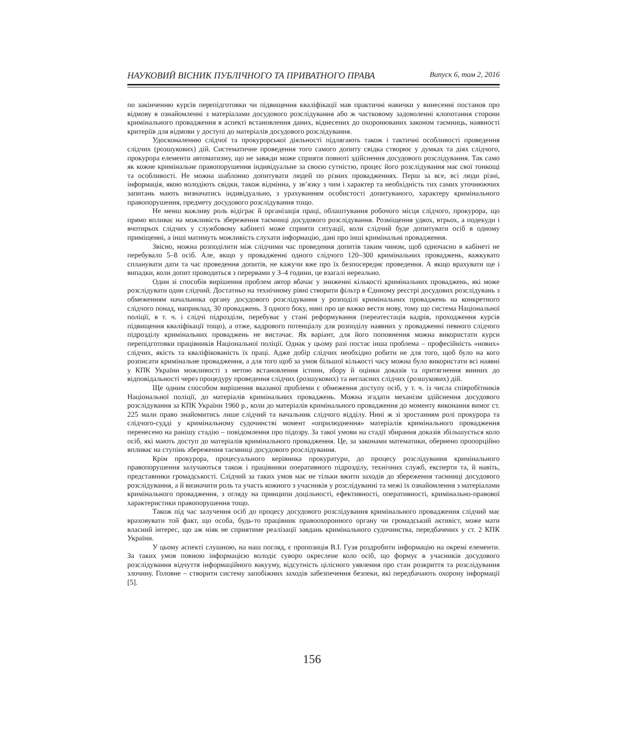НАУКОВИЙ ВІСНИК ПУБЛІЧНОГО ТА ПРИВАТНОГО ПРАВА Випуск 6, том 2, 2016
по закінченню курсів перепідготовки чи підвищення кваліфікації мав практичні навички у винесенні постанов про відмову в ознайомленні з матеріалами досудового розслідування або ж частковому задоволенні клопотання сторони кримінального провадження в аспекті встановлення даних, віднесених до охоронюваних законом таємниць, наявності критеріїв для відмови у доступі до матеріалів досудового розслідування.
Удосконаленню слідчої та прокурорської діяльності підлягають також і тактичні особливості проведення слідчих (розшукових) дій. Систематичне проведення того самого допиту свідка створює у думках та діях слідчого, прокурора елементи автоматизму, що не завжди може сприяти повноті здійснення досудового розслідування. Так само як кожне кримінальне правопорушення індивідуальне за своєю сутністю, процес його розслідування має свої тонкощі та особливості. Не можна шаблонно допитувати людей по різних провадженнях. Перш за все, всі люди різні, інформація, якою володіють свідки, також відмінна, у зв’язку з чим і характер та необхідність тих самих уточнюючих запитань мають визначатись індивідуально, з урахуванням особистості допитуваного, характеру кримінального правопорушення, предмету досудового розслідування тощо.
Не менш важливу роль відіграє й організація праці, облаштування робочого місця слідчого, прокурора, що прямо впливає на можливість збереження таємниці досудового розслідування. Розміщення удвох, втрьох, а подекуди і вчотирьох слідчих у службовому кабінеті може сприяти ситуації, коли слідчий буде допитувати осіб в одному приміщенні, а інші матимуть можливість слухати інформацію, дані про інші кримінальні провадження.
Звісно, можна розподілити між слідчими час проведення допитів таким чином, щоб одночасно в кабінеті не перебувало 5–8 осіб. Але, якщо у провадженні одного слідчого 120–300 кримінальних проваджень, важкувато спланувати дати та час проведення допитів, не кажучи вже про їх безпосереднє проведення. А якщо врахувати ще і випадки, коли допит проводиться з перервами у 3–4 години, це взагалі нереально.
Один зі способів вирішення проблем автор вбачає у зниженні кількості кримінальних проваджень, які може розслідувати один слідчий. Достатньо на технічному рівні створити фільтр в Єдиному реєстрі досудових розслідувань з обмеженням начальника органу досудового розслідування у розподілі кримінальних проваджень на конкретного слідчого понад, наприклад, 30 проваджень. З одного боку, нині про це важко вести мову, тому що система Національної поліції, в т. ч. і слідчі підрозділи, перебуває у стані реформування (переатестація кадрів, проходження курсів підвищення кваліфікації тощо), а отже, кадрового потенціалу для розподілу наявних у провадженні певного слідчого підрозділу кримінальних проваджень не вистачає. Як варіант, для його поповнення можна використати курси перепідготовки працівників Національної поліції. Однак у цьому разі постає інша проблема – професійність «нових» слідчих, якість та кваліфікованість їх праці. Адже добір слідчих необхідно робити не для того, щоб було на кого розписати кримінальне провадження, а для того щоб за умов більшої кількості часу можна було використати всі наявні у КПК України можливості з метою встановлення істини, збору й оцінки доказів та притягнення винних до відповідальності через процедуру проведення слідчих (розшукових) та негласних слідчих (розшукових) дій.
Ще одним способом вирішення вказаної проблеми є обмеження доступу осіб, у т. ч. із числа співробітників Національної поліції, до матеріалів кримінальних проваджень. Можна згадати механізм здійснення досудового розслідування за КПК України 1960 р., коли до матеріалів кримінального провадження до моменту виконання вимог ст. 225 мали право знайомитись лише слідчий та начальник слідчого відділу. Нині ж зі зростанням ролі прокурора та слідчого-судді у кримінальному судочинстві момент «оприлюднення» матеріалів кримінального провадження перенесено на ранішу стадію – повідомлення про підозру. За такої умови на стадії збирання доказів збільшується коло осіб, які мають доступ до матеріалів кримінального провадження. Це, за законами математики, обернено пропорційно впливає на ступінь збереження таємниці досудового розслідування.
Крім прокурора, процесуального керівника прокуратури, до процесу розслідування кримінального правопорушення залучаються також і працівники оперативного підрозділу, технічних служб, експерти та, й навіть, представники громадськості. Слідчий за таких умов має не тільки вжити заходів до збереження таємниці досудового розслідування, а й визначити роль та участь кожного з учасників у розслідуванні та межі їх ознайомлення з матеріалами кримінального провадження, з огляду на принципи доцільності, ефективності, оперативності, кримінально-правової характеристики правопорушення тощо.
Також під час залучення осіб до процесу досудового розслідування кримінального провадження слідчий має враховувати той факт, що особа, будь-то працівник правоохоронного органу чи громадський активіст, може мати власний інтерес, що аж ніяк не сприятиме реалізації завдань кримінального судочинства, передбачених у ст. 2 КПК України.
У цьому аспекті слушною, на наш погляд, є пропозиція В.І. Гузя роздробити інформацію на окремі елементи. За таких умов повною інформацією володіє суворо окреслене коло осіб, що формує в учасників досудового розслідування відчуття інформаційного вакууму, відсутність цілісного уявлення про стан розкриття та розслідування злочину. Головне – створити систему запобіжних заходів забезпечення безпеки, які передбачають охорону інформації [5].
156